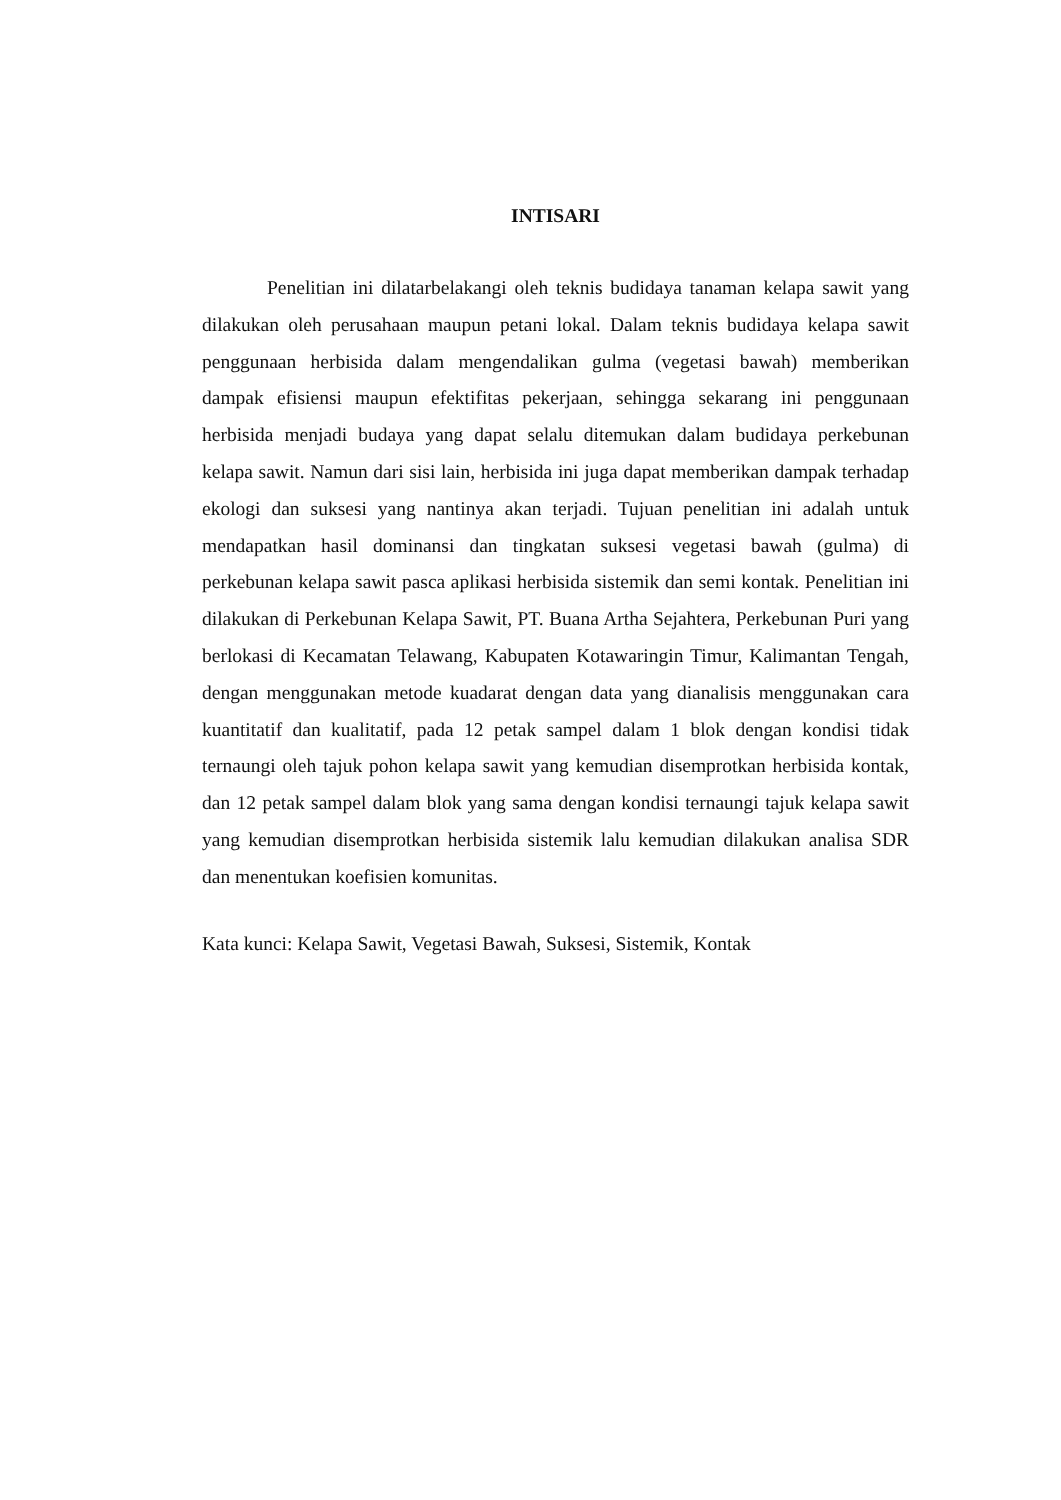INTISARI
Penelitian ini dilatarbelakangi oleh teknis budidaya tanaman kelapa sawit yang dilakukan oleh perusahaan maupun petani lokal. Dalam teknis budidaya kelapa sawit penggunaan herbisida dalam mengendalikan gulma (vegetasi bawah) memberikan dampak efisiensi maupun efektifitas pekerjaan, sehingga sekarang ini penggunaan herbisida menjadi budaya yang dapat selalu ditemukan dalam budidaya perkebunan kelapa sawit. Namun dari sisi lain, herbisida ini juga dapat memberikan dampak terhadap ekologi dan suksesi yang nantinya akan terjadi. Tujuan penelitian ini adalah untuk mendapatkan hasil dominansi dan tingkatan suksesi vegetasi bawah (gulma) di perkebunan kelapa sawit pasca aplikasi herbisida sistemik dan semi kontak. Penelitian ini dilakukan di Perkebunan Kelapa Sawit, PT. Buana Artha Sejahtera, Perkebunan Puri yang berlokasi di Kecamatan Telawang, Kabupaten Kotawaringin Timur, Kalimantan Tengah, dengan menggunakan metode kuadarat dengan data yang dianalisis menggunakan cara kuantitatif dan kualitatif, pada 12 petak sampel dalam 1 blok dengan kondisi tidak ternaungi oleh tajuk pohon kelapa sawit yang kemudian disemprotkan herbisida kontak, dan 12 petak sampel dalam blok yang sama dengan kondisi ternaungi tajuk kelapa sawit yang kemudian disemprotkan herbisida sistemik lalu kemudian dilakukan analisa SDR dan menentukan koefisien komunitas.
Kata kunci: Kelapa Sawit, Vegetasi Bawah, Suksesi, Sistemik, Kontak